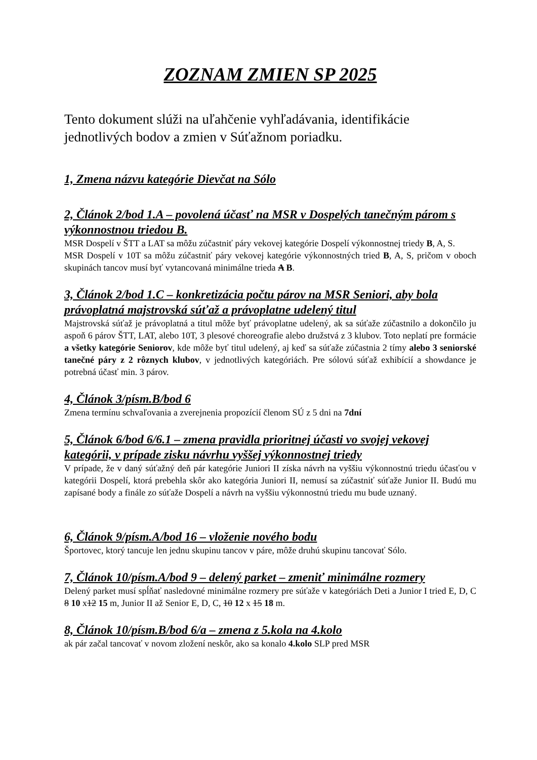ZOZNAM ZMIEN SP 2025
Tento dokument slúži na uľahčenie vyhľadávania, identifikácie jednotlivých bodov a zmien v Súťažnom poriadku.
1, Zmena názvu kategórie Dievčat na Sólo
2, Článok 2/bod 1.A – povolená účasť na MSR v Dospelých tanečným párom s výkonnostnou triedou B.
MSR Dospelí v ŠTT a LAT sa môžu zúčastniť páry vekovej kategórie Dospelí výkonnostnej triedy B, A, S.
MSR Dospelí v 10T sa môžu zúčastniť páry vekovej kategórie výkonnostných tried B, A, S, pričom v oboch skupinách tancov musí byť vytancovaná minimálne trieda A B.
3, Článok 2/bod 1.C – konkretizácia počtu párov na MSR Seniori, aby bola právoplatná majstrovská súťaž a právoplatne udelený titul
Majstrovská súťaž je právoplatná a titul môže byť právoplatne udelený, ak sa súťaže zúčastnilo a dokončilo ju aspoň 6 párov ŠTT, LAT, alebo 10T, 3 plesové choreografie alebo družstvá z 3 klubov. Toto neplatí pre formácie a všetky kategórie Seniorov, kde môže byť titul udelený, aj keď sa súťaže zúčastnia 2 tímy alebo 3 seniorské tanečné páry z 2 rôznych klubov, v jednotlivých kategóriách. Pre sólovú súťaž exhibícií a showdance je potrebná účasť min. 3 párov.
4, Článok 3/písm.B/bod 6
Zmena termínu schvaľovania a zverejnenia propozícií členom SÚ z 5 dni na 7dní
5, Článok 6/bod 6/6.1 – zmena pravidla prioritnej účasti vo svojej vekovej kategórii, v prípade zisku návrhu vyššej výkonnostnej triedy
V prípade, že v daný súťažný deň pár kategórie Juniori II získa návrh na vyššiu výkonnostnú triedu účasťou v kategórii Dospelí, ktorá prebehla skôr ako kategória Juniori II, nemusí sa zúčastniť súťaže Junior II. Budú mu zapísané body a finále zo súťaže Dospelí a návrh na vyššiu výkonnostnú triedu mu bude uznaný.
6, Článok 9/písm.A/bod 16 – vloženie nového bodu
Športovec, ktorý tancuje len jednu skupinu tancov v páre, môže druhú skupinu tancovať Sólo.
7, Článok 10/písm.A/bod 9 – delený parket – zmeniť minimálne rozmery
Delený parket musí spĺňať nasledovné minimálne rozmery pre súťaže v kategóriách Deti a Junior I tried E, D, C 8 10 x12 15 m, Junior II až Senior E, D, C, 10 12 x 15 18 m.
8, Článok 10/písm.B/bod 6/a – zmena z 5.kola na 4.kolo
ak pár začal tancovať v novom zložení neskôr, ako sa konalo 4.kolo SLP pred MSR